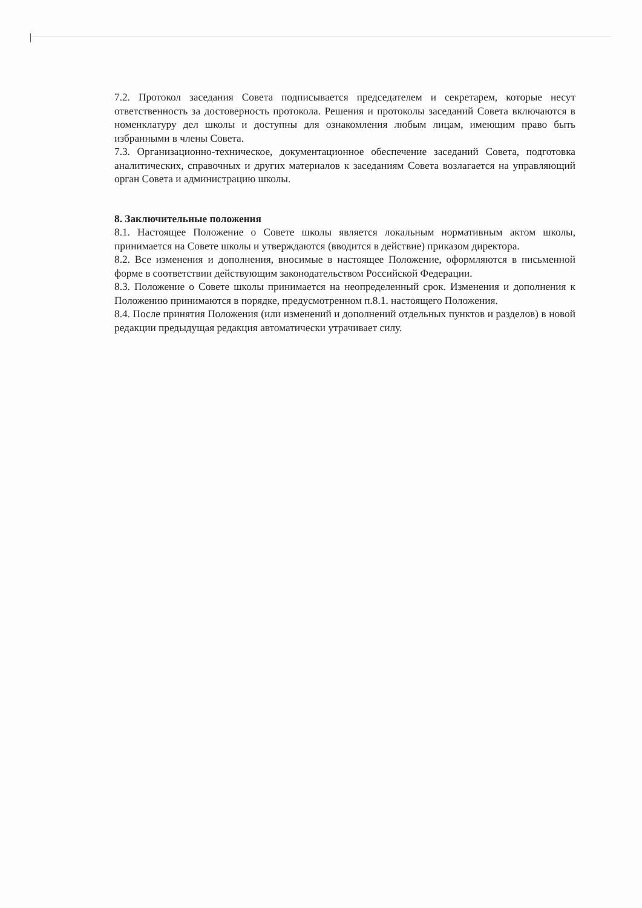7.2. Протокол заседания Совета подписывается председателем и секретарем, которые несут ответственность за достоверность протокола. Решения и протоколы заседаний Совета включаются в номенклатуру дел школы и доступны для ознакомления любым лицам, имеющим право быть избранными в члены Совета.
7.3. Организационно-техническое, документационное обеспечение заседаний Совета, подготовка аналитических, справочных и других материалов к заседаниям Совета возлагается на управляющий орган Совета и администрацию школы.
8. Заключительные положения
8.1. Настоящее Положение о Совете школы является локальным нормативным актом школы, принимается на Совете школы и утверждаются (вводится в действие) приказом директора.
8.2. Все изменения и дополнения, вносимые в настоящее Положение, оформляются в письменной форме в соответствии действующим законодательством Российской Федерации.
8.3. Положение о Совете школы принимается на неопределенный срок. Изменения и дополнения к Положению принимаются в порядке, предусмотренном п.8.1. настоящего Положения.
8.4. После принятия Положения (или изменений и дополнений отдельных пунктов и разделов) в новой редакции предыдущая редакция автоматически утрачивает силу.